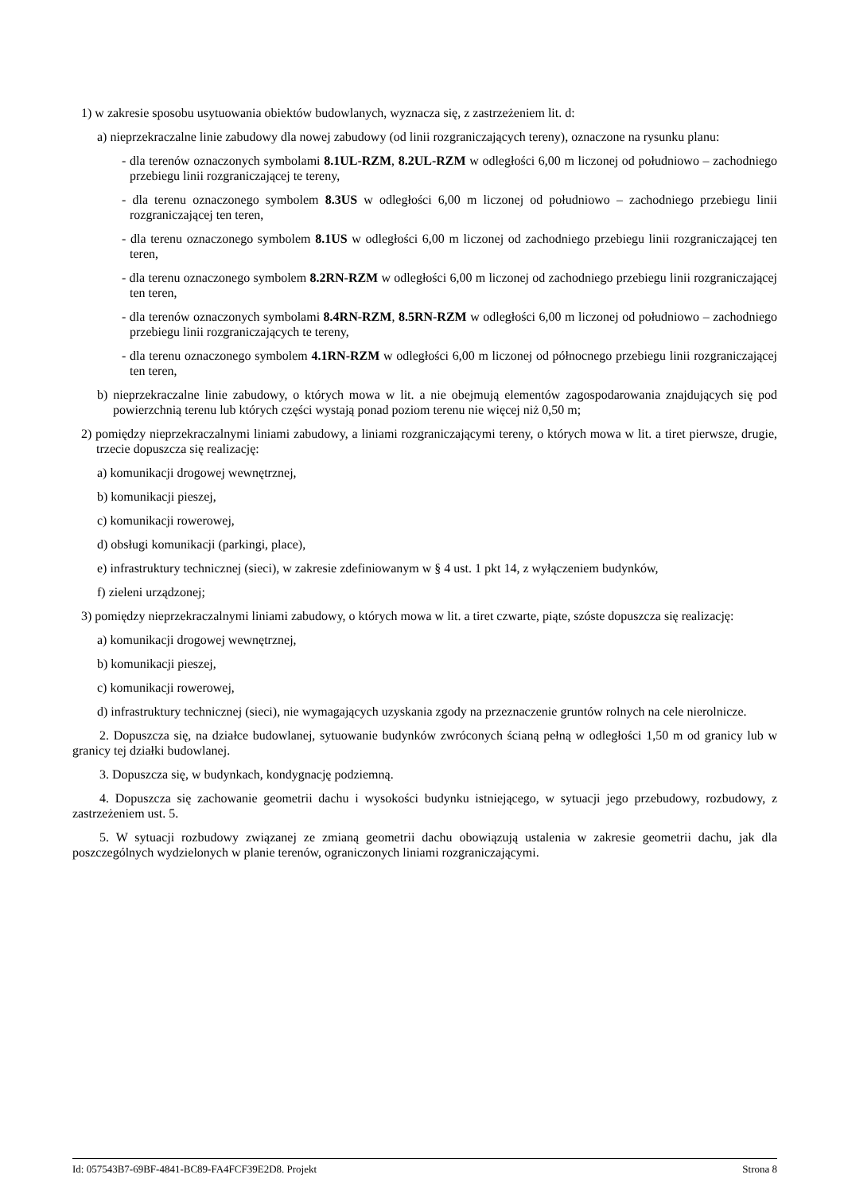1) w zakresie sposobu usytuowania obiektów budowlanych, wyznacza się, z zastrzeżeniem lit. d:
a) nieprzekraczalne linie zabudowy dla nowej zabudowy (od linii rozgraniczających tereny), oznaczone na rysunku planu:
- dla terenów oznaczonych symbolami 8.1UL-RZM, 8.2UL-RZM w odległości 6,00 m liczonej od południowo – zachodniego przebiegu linii rozgraniczającej te tereny,
- dla terenu oznaczonego symbolem 8.3US w odległości 6,00 m liczonej od południowo – zachodniego przebiegu linii rozgraniczającej ten teren,
- dla terenu oznaczonego symbolem 8.1US w odległości 6,00 m liczonej od zachodniego przebiegu linii rozgraniczającej ten teren,
- dla terenu oznaczonego symbolem 8.2RN-RZM w odległości 6,00 m liczonej od zachodniego przebiegu linii rozgraniczającej ten teren,
- dla terenów oznaczonych symbolami 8.4RN-RZM, 8.5RN-RZM w odległości 6,00 m liczonej od południowo – zachodniego przebiegu linii rozgraniczających te tereny,
- dla terenu oznaczonego symbolem 4.1RN-RZM w odległości 6,00 m liczonej od północnego przebiegu linii rozgraniczającej ten teren,
b) nieprzekraczalne linie zabudowy, o których mowa w lit. a nie obejmują elementów zagospodarowania znajdujących się pod powierzchnią terenu lub których części wystają ponad poziom terenu nie więcej niż 0,50 m;
2) pomiędzy nieprzekraczalnymi liniami zabudowy, a liniami rozgraniczającymi tereny, o których mowa w lit. a tiret pierwsze, drugie, trzecie dopuszcza się realizację:
a) komunikacji drogowej wewnętrznej,
b) komunikacji pieszej,
c) komunikacji rowerowej,
d) obsługi komunikacji (parkingi, place),
e) infrastruktury technicznej (sieci), w zakresie zdefiniowanym w § 4 ust. 1 pkt 14, z wyłączeniem budynków,
f) zieleni urządzonej;
3) pomiędzy nieprzekraczalnymi liniami zabudowy, o których mowa w lit. a tiret czwarte, piąte, szóste dopuszcza się realizację:
a) komunikacji drogowej wewnętrznej,
b) komunikacji pieszej,
c) komunikacji rowerowej,
d) infrastruktury technicznej (sieci), nie wymagających uzyskania zgody na przeznaczenie gruntów rolnych na cele nierolnicze.
2. Dopuszcza się, na działce budowlanej, sytuowanie budynków zwróconych ścianą pełną w odległości 1,50 m od granicy lub w granicy tej działki budowlanej.
3. Dopuszcza się, w budynkach, kondygnację podziemną.
4. Dopuszcza się zachowanie geometrii dachu i wysokości budynku istniejącego, w sytuacji jego przebudowy, rozbudowy, z zastrzeżeniem ust. 5.
5. W sytuacji rozbudowy związanej ze zmianą geometrii dachu obowiązują ustalenia w zakresie geometrii dachu, jak dla poszczególnych wydzielonych w planie terenów, ograniczonych liniami rozgraniczającymi.
Id: 057543B7-69BF-4841-BC89-FA4FCF39E2D8. Projekt Strona 8